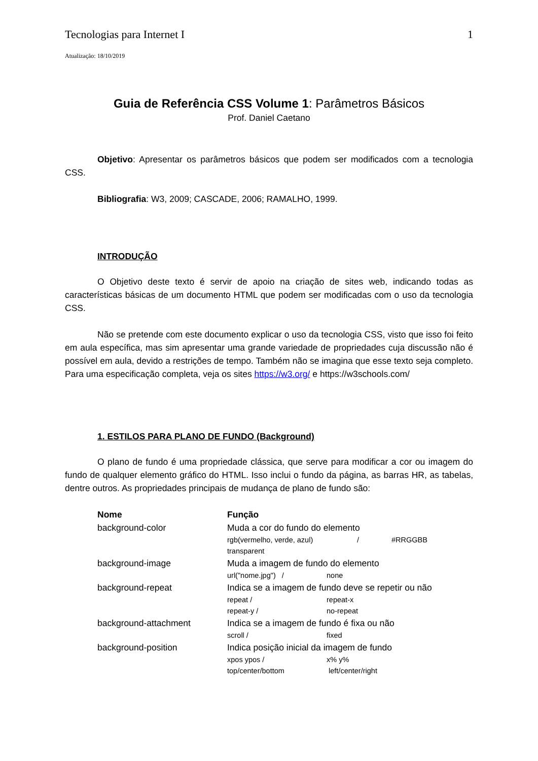Tecnologias para Internet I 1
Atualização: 18/10/2019
Guia de Referência CSS Volume 1: Parâmetros Básicos
Prof. Daniel Caetano
Objetivo: Apresentar os parâmetros básicos que podem ser modificados com a tecnologia CSS.
Bibliografia: W3, 2009; CASCADE, 2006; RAMALHO, 1999.
INTRODUÇÃO
O Objetivo deste texto é servir de apoio na criação de sites web, indicando todas as características básicas de um documento HTML que podem ser modificadas com o uso da tecnologia CSS.
Não se pretende com este documento explicar o uso da tecnologia CSS, visto que isso foi feito em aula específica, mas sim apresentar uma grande variedade de propriedades cuja discussão não é possível em aula, devido a restrições de tempo. Também não se imagina que esse texto seja completo. Para uma especificação completa, veja os sites https://w3.org/ e https://w3schools.com/
1. ESTILOS PARA PLANO DE FUNDO (Background)
O plano de fundo é uma propriedade clássica, que serve para modificar a cor ou imagem do fundo de qualquer elemento gráfico do HTML. Isso inclui o fundo da página, as barras HR, as tabelas, dentre outros. As propriedades principais de mudança de plano de fundo são:
| Nome | Função |
| --- | --- |
| background-color | Muda a cor do fundo do elemento rgb(vermelho, verde, azul) / #RRGGBB transparent |
| background-image | Muda a imagem de fundo do elemento url("nome.jpg") / none |
| background-repeat | Indica se a imagem de fundo deve se repetir ou não repeat / repeat-x repeat-y / no-repeat |
| background-attachment | Indica se a imagem de fundo é fixa ou não scroll / fixed |
| background-position | Indica posição inicial da imagem de fundo xpos ypos / x% y% top/center/bottom left/center/right |